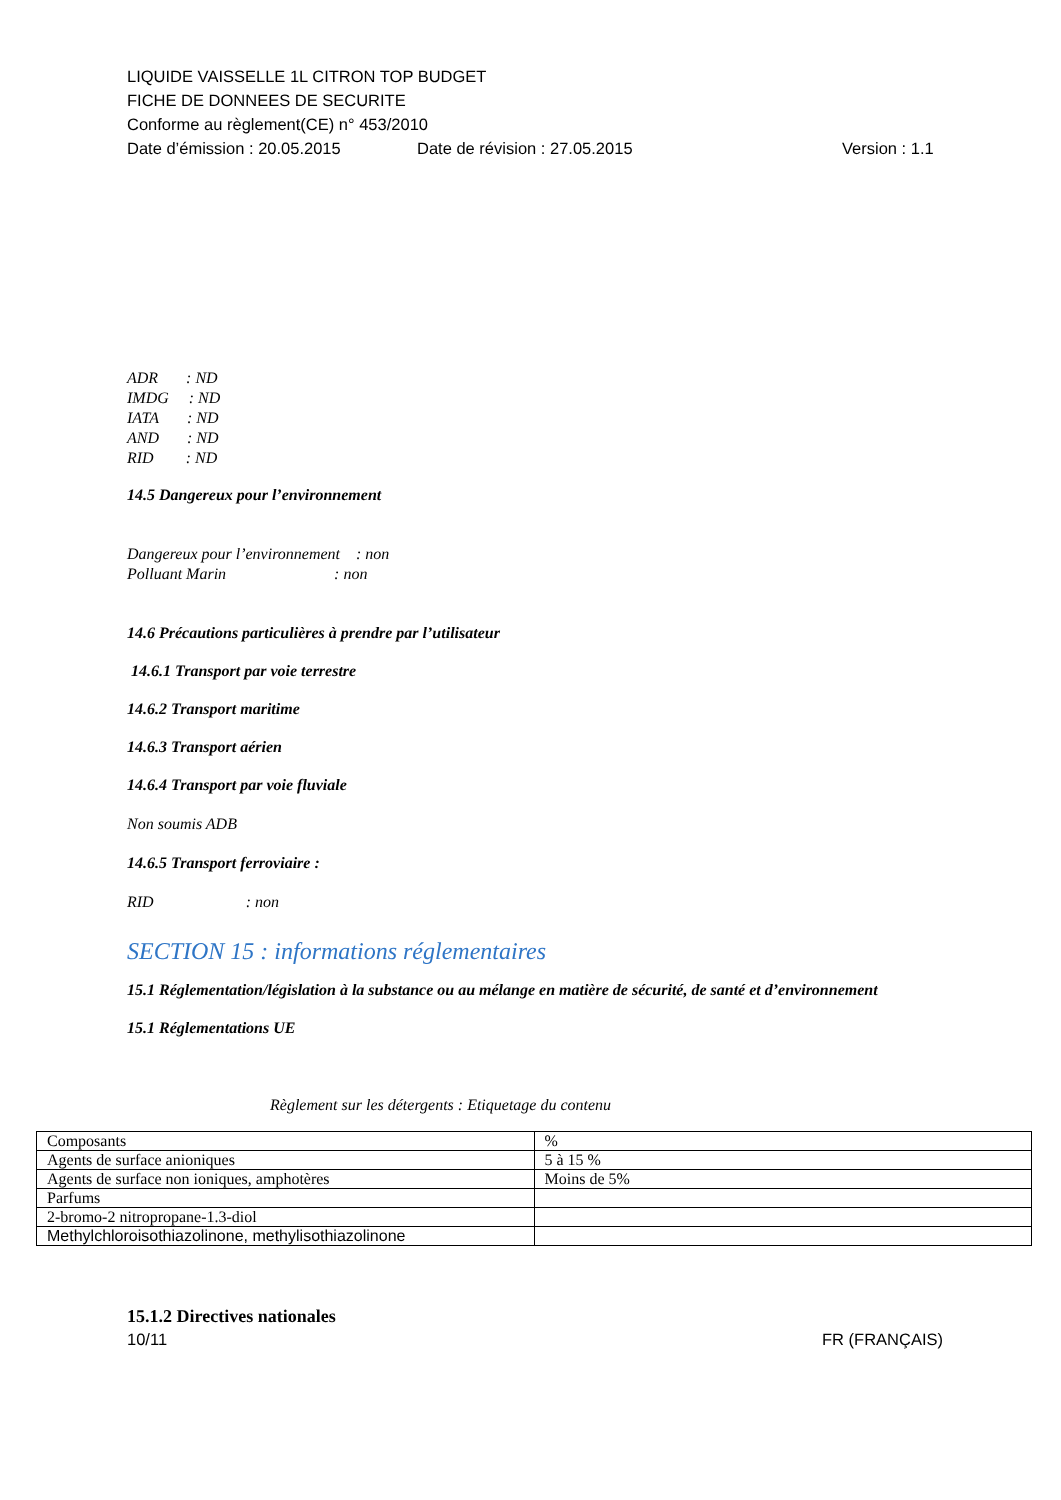LIQUIDE VAISSELLE 1L CITRON TOP BUDGET
FICHE DE DONNEES DE SECURITE
Conforme au règlement(CE) n° 453/2010
Date d’émission : 20.05.2015 Date de révision : 27.05.2015 Version : 1.1
ADR : ND
IMDG : ND
IATA : ND
AND : ND
RID : ND
14.5 Dangereux pour l’environnement
Dangereux pour l’environnement : non
Polluant Marin : non
14.6 Précautions particulières à prendre par l’utilisateur
14.6.1 Transport par voie terrestre
14.6.2 Transport maritime
14.6.3 Transport aérien
14.6.4 Transport par voie fluviale
Non soumis ADB
14.6.5 Transport ferroviaire :
RID : non
SECTION 15 : informations réglementaires
15.1 Réglementation/législation à la substance ou au mélange en matière de sécurité, de santé et d’environnement
15.1 Réglementations UE
Règlement sur les détergents : Etiquetage du contenu
| Composants | % |
| Agents de surface anioniques | 5 à 15 % |
| Agents de surface non ioniques, amphotères | Moins de 5% |
| Parfums | |
| 2-bromo-2 nitropropane-1.3-diol | |
| Methylchloroisothiazolinone, methylisothiazolinone | |
15.1.2 Directives nationales
10/11 FR (FRANÇAIS)